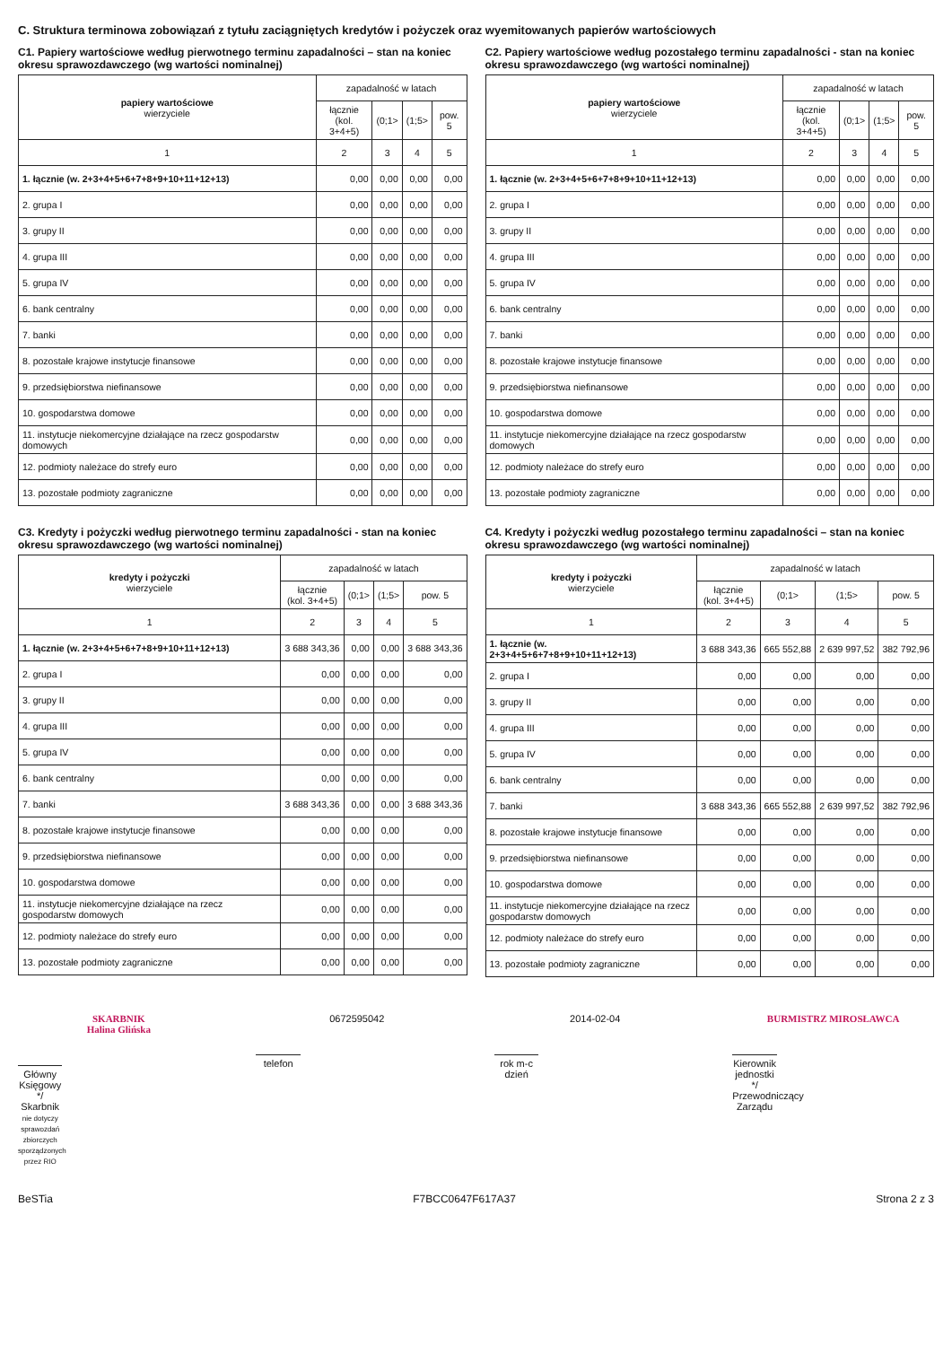C. Struktura terminowa zobowiązań z tytułu zaciągniętych kredytów i pożyczek oraz wyemitowanych papierów wartościowych
C1. Papiery wartościowe według pierwotnego terminu zapadalności – stan na koniec okresu sprawozdawczego (wg wartości nominalnej)
| papiery wartościowe wierzyciele | zapadalność w latach | | | |
| --- | --- | --- | --- | --- |
| | łącznie (kol. 3+4+5) | (0;1> | (1;5> | pow. 5 |
| 1 | 2 | 3 | 4 | 5 |
| 1. łącznie (w. 2+3+4+5+6+7+8+9+10+11+12+13) | 0,00 | 0,00 | 0,00 | 0,00 |
| 2. grupa I | 0,00 | 0,00 | 0,00 | 0,00 |
| 3. grupy II | 0,00 | 0,00 | 0,00 | 0,00 |
| 4. grupa III | 0,00 | 0,00 | 0,00 | 0,00 |
| 5. grupa IV | 0,00 | 0,00 | 0,00 | 0,00 |
| 6. bank centralny | 0,00 | 0,00 | 0,00 | 0,00 |
| 7. banki | 0,00 | 0,00 | 0,00 | 0,00 |
| 8. pozostałe krajowe instytucje finansowe | 0,00 | 0,00 | 0,00 | 0,00 |
| 9. przedsiębiorstwa niefinansowe | 0,00 | 0,00 | 0,00 | 0,00 |
| 10. gospodarstwa domowe | 0,00 | 0,00 | 0,00 | 0,00 |
| 11. instytucje niekomercyjne działające na rzecz gospodarstw domowych | 0,00 | 0,00 | 0,00 | 0,00 |
| 12. podmioty należace do strefy euro | 0,00 | 0,00 | 0,00 | 0,00 |
| 13. pozostałe podmioty zagraniczne | 0,00 | 0,00 | 0,00 | 0,00 |
C2. Papiery wartościowe według pozostałego terminu zapadalności - stan na koniec okresu sprawozdawczego (wg wartości nominalnej)
| papiery wartościowe wierzyciele | zapadalność w latach | | | |
| --- | --- | --- | --- | --- |
| | łącznie (kol. 3+4+5) | (0;1> | (1;5> | pow. 5 |
| 1 | 2 | 3 | 4 | 5 |
| 1. łącznie (w. 2+3+4+5+6+7+8+9+10+11+12+13) | 0,00 | 0,00 | 0,00 | 0,00 |
| 2. grupa I | 0,00 | 0,00 | 0,00 | 0,00 |
| 3. grupy II | 0,00 | 0,00 | 0,00 | 0,00 |
| 4. grupa III | 0,00 | 0,00 | 0,00 | 0,00 |
| 5. grupa IV | 0,00 | 0,00 | 0,00 | 0,00 |
| 6. bank centralny | 0,00 | 0,00 | 0,00 | 0,00 |
| 7. banki | 0,00 | 0,00 | 0,00 | 0,00 |
| 8. pozostałe krajowe instytucje finansowe | 0,00 | 0,00 | 0,00 | 0,00 |
| 9. przedsiębiorstwa niefinansowe | 0,00 | 0,00 | 0,00 | 0,00 |
| 10. gospodarstwa domowe | 0,00 | 0,00 | 0,00 | 0,00 |
| 11. instytucje niekomercyjne działające na rzecz gospodarstw domowych | 0,00 | 0,00 | 0,00 | 0,00 |
| 12. podmioty należace do strefy euro | 0,00 | 0,00 | 0,00 | 0,00 |
| 13. pozostałe podmioty zagraniczne | 0,00 | 0,00 | 0,00 | 0,00 |
C3. Kredyty i pożyczki według pierwotnego terminu zapadalności - stan na koniec okresu sprawozdawczego (wg wartości nominalnej)
| kredyty i pożyczki wierzyciele | zapadalność w latach | | | |
| --- | --- | --- | --- | --- |
| | łącznie (kol. 3+4+5) | (0;1> | (1;5> | pow. 5 |
| 1 | 2 | 3 | 4 | 5 |
| 1. łącznie (w. 2+3+4+5+6+7+8+9+10+11+12+13) | 3 688 343,36 | 0,00 | 0,00 | 3 688 343,36 |
| 2. grupa I | 0,00 | 0,00 | 0,00 | 0,00 |
| 3. grupy II | 0,00 | 0,00 | 0,00 | 0,00 |
| 4. grupa III | 0,00 | 0,00 | 0,00 | 0,00 |
| 5. grupa IV | 0,00 | 0,00 | 0,00 | 0,00 |
| 6. bank centralny | 0,00 | 0,00 | 0,00 | 0,00 |
| 7. banki | 3 688 343,36 | 0,00 | 0,00 | 3 688 343,36 |
| 8. pozostałe krajowe instytucje finansowe | 0,00 | 0,00 | 0,00 | 0,00 |
| 9. przedsiębiorstwa niefinansowe | 0,00 | 0,00 | 0,00 | 0,00 |
| 10. gospodarstwa domowe | 0,00 | 0,00 | 0,00 | 0,00 |
| 11. instytucje niekomercyjne działające na rzecz gospodarstw domowych | 0,00 | 0,00 | 0,00 | 0,00 |
| 12. podmioty należace do strefy euro | 0,00 | 0,00 | 0,00 | 0,00 |
| 13. pozostałe podmioty zagraniczne | 0,00 | 0,00 | 0,00 | 0,00 |
C4. Kredyty i pożyczki według pozostałego terminu zapadalności – stan na koniec okresu sprawozdawczego (wg wartości nominalnej)
| kredyty i pożyczki wierzyciele | zapadalność w latach | | | |
| --- | --- | --- | --- | --- |
| | łącznie (kol. 3+4+5) | (0;1> | (1;5> | pow. 5 |
| 1 | 2 | 3 | 4 | 5 |
| 1. łącznie (w. 2+3+4+5+6+7+8+9+10+11+12+13) | 3 688 343,36 | 665 552,88 | 2 639 997,52 | 382 792,96 |
| 2. grupa I | 0,00 | 0,00 | 0,00 | 0,00 |
| 3. grupy II | 0,00 | 0,00 | 0,00 | 0,00 |
| 4. grupa III | 0,00 | 0,00 | 0,00 | 0,00 |
| 5. grupa IV | 0,00 | 0,00 | 0,00 | 0,00 |
| 6. bank centralny | 0,00 | 0,00 | 0,00 | 0,00 |
| 7. banki | 3 688 343,36 | 665 552,88 | 2 639 997,52 | 382 792,96 |
| 8. pozostałe krajowe instytucje finansowe | 0,00 | 0,00 | 0,00 | 0,00 |
| 9. przedsiębiorstwa niefinansowe | 0,00 | 0,00 | 0,00 | 0,00 |
| 10. gospodarstwa domowe | 0,00 | 0,00 | 0,00 | 0,00 |
| 11. instytucje niekomercyjne działające na rzecz gospodarstw domowych | 0,00 | 0,00 | 0,00 | 0,00 |
| 12. podmioty należace do strefy euro | 0,00 | 0,00 | 0,00 | 0,00 |
| 13. pozostałe podmioty zagraniczne | 0,00 | 0,00 | 0,00 | 0,00 |
SKARBNIK
Halina Glińska
Główny Księgowy */ Skarbnik
nie dotyczy sprawozdań zbiorczych sporządzonych przez RIO
0672595042
telefon
2014-02-04
rok m-c dzień
BURMISTRZ MIROSŁAWCA
Kierownik jednostki */ Przewodniczący Zarządu
BeSTia F7BCC0647F617A37 Strona 2 z 3